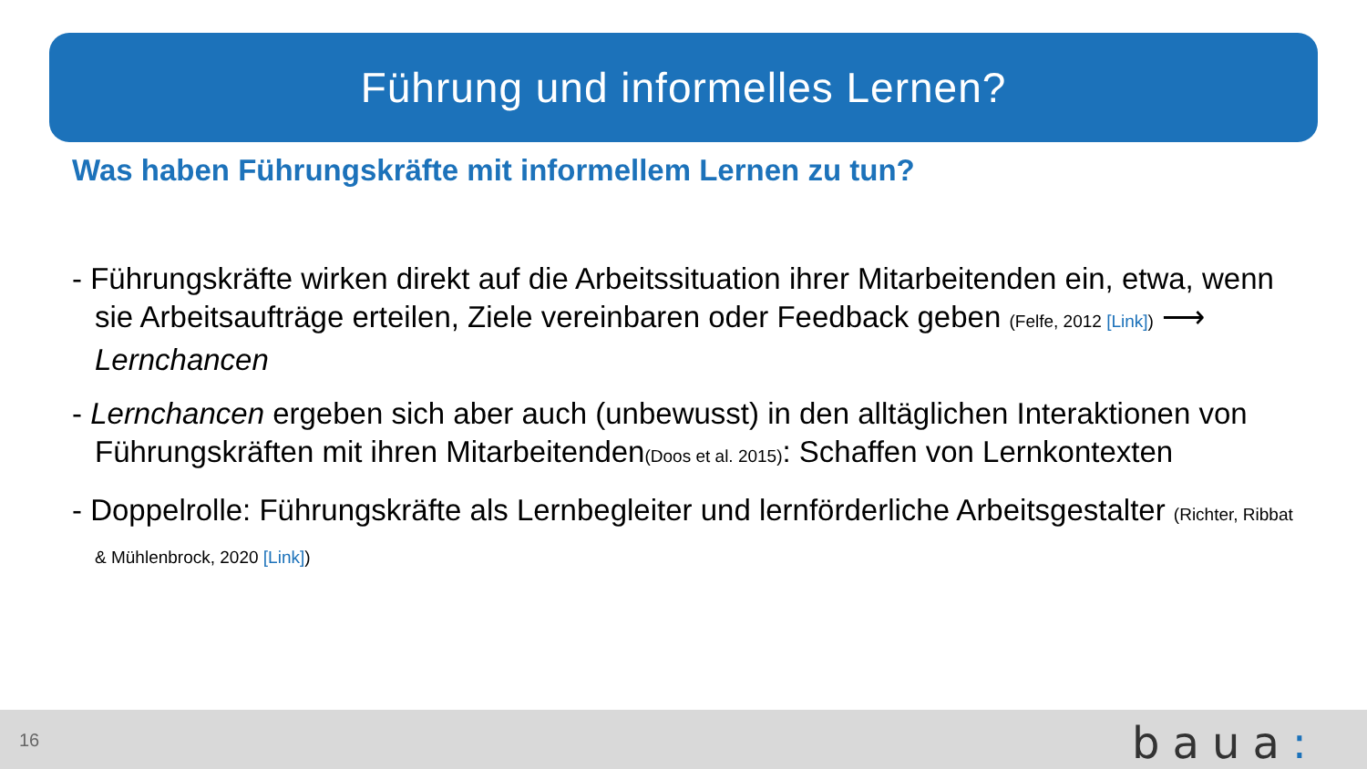Führung und informelles Lernen?
Was haben Führungskräfte mit informellem Lernen zu tun?
- Führungskräfte wirken direkt auf die Arbeitssituation ihrer Mitarbeitenden ein, etwa, wenn sie Arbeitsaufträge erteilen, Ziele vereinbaren oder Feedback geben (Felfe, 2012 [Link]) ⟶ Lernchancen
- Lernchancen ergeben sich aber auch (unbewusst) in den alltäglichen Interaktionen von Führungskräften mit ihren Mitarbeitenden(Doos et al. 2015): Schaffen von Lernkontexten
- Doppelrolle: Führungskräfte als Lernbegleiter und lernförderliche Arbeitsgestalter (Richter, Ribbat & Mühlenbrock, 2020 [Link])
16 baua: